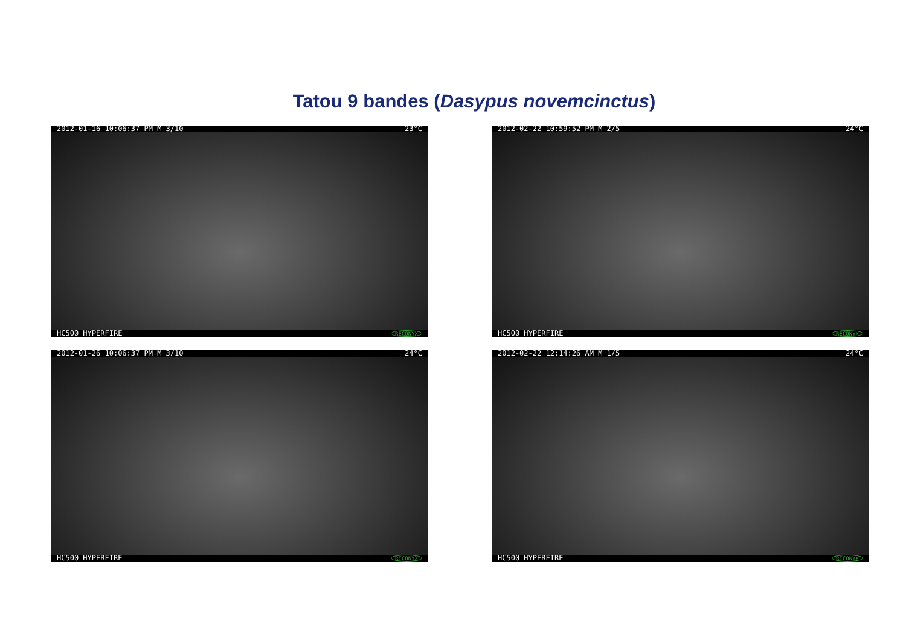Tatou 9 bandes (Dasypus novemcinctus)
2012-01-16 10:06:37 PM M 3/10 23°C
HC500 HYPERFIRE RECONYX
2012-02-22 10:59:52 PM M 2/5 24°C
HC500 HYPERFIRE RECONYX
2012-01-26 10:06:37 PM M 3/10 24°C
HC500 HYPERFIRE RECONYX
2012-02-22 12:14:26 AM M 1/5 24°C
HC500 HYPERFIRE RECONYX